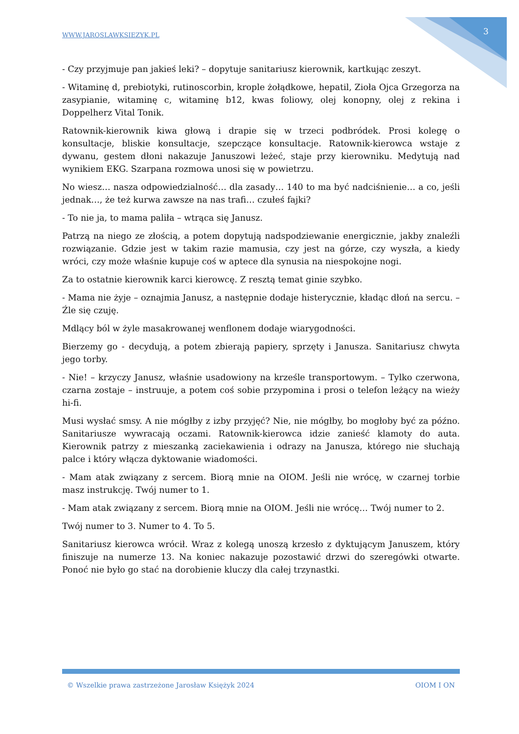WWW.JAROSLAWKSIEZYK.PL 3
- Czy przyjmuje pan jakieś leki? – dopytuje sanitariusz kierownik, kartkując zeszyt.
- Witaminę d, prebiotyki, rutinoscorbin, krople żołądkowe, hepatil, Zioła Ojca Grzegorza na zasypianie, witaminę c, witaminę b12, kwas foliowy, olej konopny, olej z rekina i Doppelherz Vital Tonik.
Ratownik-kierownik kiwa głową i drapie się w trzeci podbródek. Prosi kolegę o konsultacje, bliskie konsultacje, szepczące konsultacje. Ratownik-kierowca wstaje z dywanu, gestem dłoni nakazuje Januszowi leżeć, staje przy kierowniku. Medytują nad wynikiem EKG. Szarpana rozmowa unosi się w powietrzu.
No wiesz… nasza odpowiedzialność… dla zasady… 140 to ma być nadciśnienie… a co, jeśli jednak…, że też kurwa zawsze na nas trafi… czułeś fajki?
- To nie ja, to mama paliła – wtrąca się Janusz.
Patrzą na niego ze złością, a potem dopytują nadspodziewanie energicznie, jakby znaleźli rozwiązanie. Gdzie jest w takim razie mamusia, czy jest na górze, czy wyszła, a kiedy wróci, czy może właśnie kupuje coś w aptece dla synusia na niespokojne nogi.
Za to ostatnie kierownik karci kierowcę. Z resztą temat ginie szybko.
- Mama nie żyje – oznajmia Janusz, a następnie dodaje histerycznie, kładąc dłoń na sercu. – Źle się czuję.
Mdlący ból w żyle masakrowanej wenflonem dodaje wiarygodności.
Bierzemy go - decydują, a potem zbierają papiery, sprzęty i Janusza. Sanitariusz chwyta jego torby.
- Nie! – krzyczy Janusz, właśnie usadowiony na krześle transportowym. – Tylko czerwona, czarna zostaje – instruuje, a potem coś sobie przypomina i prosi o telefon leżący na wieży hi-fi.
Musi wysłać smsy. A nie mógłby z izby przyjęć? Nie, nie mógłby, bo mogłoby być za późno. Sanitariusze wywracają oczami. Ratownik-kierowca idzie zanieść klamoty do auta. Kierownik patrzy z mieszanką zaciekawienia i odrazy na Janusza, którego nie słuchają palce i który włącza dyktowanie wiadomości.
- Mam atak związany z sercem. Biorą mnie na OIOM. Jeśli nie wrócę, w czarnej torbie masz instrukcję. Twój numer to 1.
- Mam atak związany z sercem. Biorą mnie na OIOM. Jeśli nie wrócę… Twój numer to 2.
Twój numer to 3. Numer to 4. To 5.
Sanitariusz kierowca wrócił. Wraz z kolegą unoszą krzesło z dyktującym Januszem, który finiszuje na numerze 13. Na koniec nakazuje pozostawić drzwi do szeregówki otwarte. Ponoć nie było go stać na dorobienie kluczy dla całej trzynastki.
© Wszelkie prawa zastrzeżone Jarosław Księżyk 2024 OIOM I ON